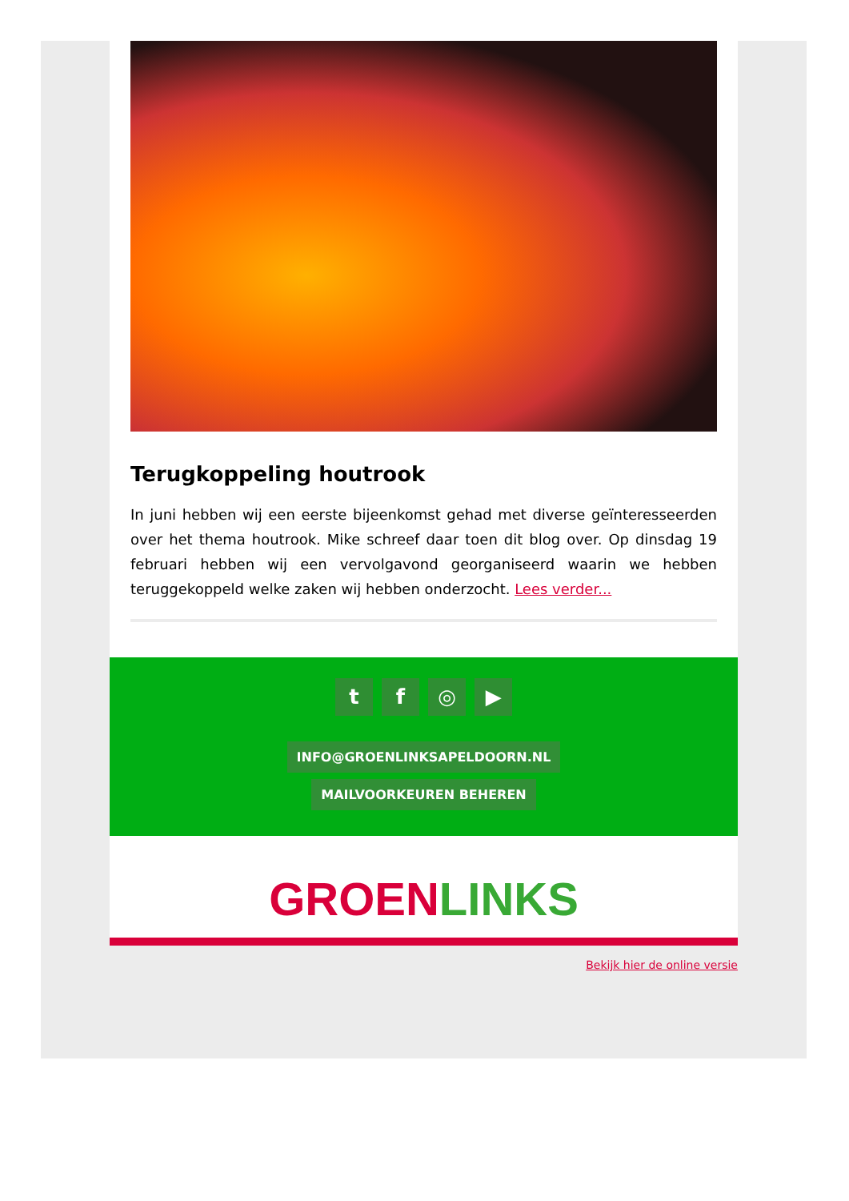Terugkoppeling houtrook
In juni hebben wij een eerste bijeenkomst gehad met diverse geïnteresseerden over het thema houtrook. Mike schreef daar toen dit blog over. Op dinsdag 19 februari hebben wij een vervolgavond georganiseerd waarin we hebben teruggekoppeld welke zaken wij hebben onderzocht. Lees verder...
t f ◎ ▶
INFO@GROENLINKSAPELDOORN.NL
MAILVOORKEUREN BEHEREN
GROEN LINKS
Bekijk hier de online versie